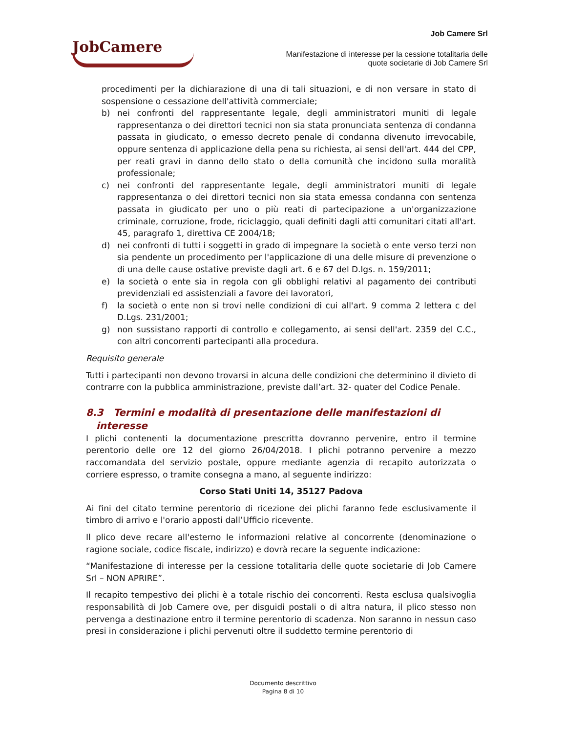JobCamere
Job Camere Srl
Manifestazione di interesse per la cessione totalitaria delle
quote societarie di Job Camere Srl
procedimenti per la dichiarazione di una di tali situazioni, e di non versare in stato di sospensione o cessazione dell'attività commerciale;
b) nei confronti del rappresentante legale, degli amministratori muniti di legale rappresentanza o dei direttori tecnici non sia stata pronunciata sentenza di condanna passata in giudicato, o emesso decreto penale di condanna divenuto irrevocabile, oppure sentenza di applicazione della pena su richiesta, ai sensi dell'art. 444 del CPP, per reati gravi in danno dello stato o della comunità che incidono sulla moralità professionale;
c) nei confronti del rappresentante legale, degli amministratori muniti di legale rappresentanza o dei direttori tecnici non sia stata emessa condanna con sentenza passata in giudicato per uno o più reati di partecipazione a un'organizzazione criminale, corruzione, frode, riciclaggio, quali definiti dagli atti comunitari citati all'art. 45, paragrafo 1, direttiva CE 2004/18;
d) nei confronti di tutti i soggetti in grado di impegnare la società o ente verso terzi non sia pendente un procedimento per l'applicazione di una delle misure di prevenzione o di una delle cause ostative previste dagli art. 6 e 67 del D.lgs. n. 159/2011;
e) la società o ente sia in regola con gli obblighi relativi al pagamento dei contributi previdenziali ed assistenziali a favore dei lavoratori,
f) la società o ente non si trovi nelle condizioni di cui all'art. 9 comma 2 lettera c del D.Lgs. 231/2001;
g) non sussistano rapporti di controllo e collegamento, ai sensi dell'art. 2359 del C.C., con altri concorrenti partecipanti alla procedura.
Requisito generale
Tutti i partecipanti non devono trovarsi in alcuna delle condizioni che determinino il divieto di contrarre con la pubblica amministrazione, previste dall’art. 32- quater del Codice Penale.
8.3 Termini e modalità di presentazione delle manifestazioni di
interesse
I plichi contenenti la documentazione prescritta dovranno pervenire, entro il termine perentorio delle ore 12 del giorno 26/04/2018. I plichi potranno pervenire a mezzo raccomandata del servizio postale, oppure mediante agenzia di recapito autorizzata o corriere espresso, o tramite consegna a mano, al seguente indirizzo:
Corso Stati Uniti 14, 35127 Padova
Ai fini del citato termine perentorio di ricezione dei plichi faranno fede esclusivamente il timbro di arrivo e l'orario apposti dall’Ufficio ricevente.
Il plico deve recare all'esterno le informazioni relative al concorrente (denominazione o ragione sociale, codice fiscale, indirizzo) e dovrà recare la seguente indicazione:
“Manifestazione di interesse per la cessione totalitaria delle quote societarie di Job Camere Srl – NON APRIRE”.
Il recapito tempestivo dei plichi è a totale rischio dei concorrenti. Resta esclusa qualsivoglia responsabilità di Job Camere ove, per disguidi postali o di altra natura, il plico stesso non pervenga a destinazione entro il termine perentorio di scadenza. Non saranno in nessun caso presi in considerazione i plichi pervenuti oltre il suddetto termine perentorio di
Documento descrittivo
Pagina 8 di 10